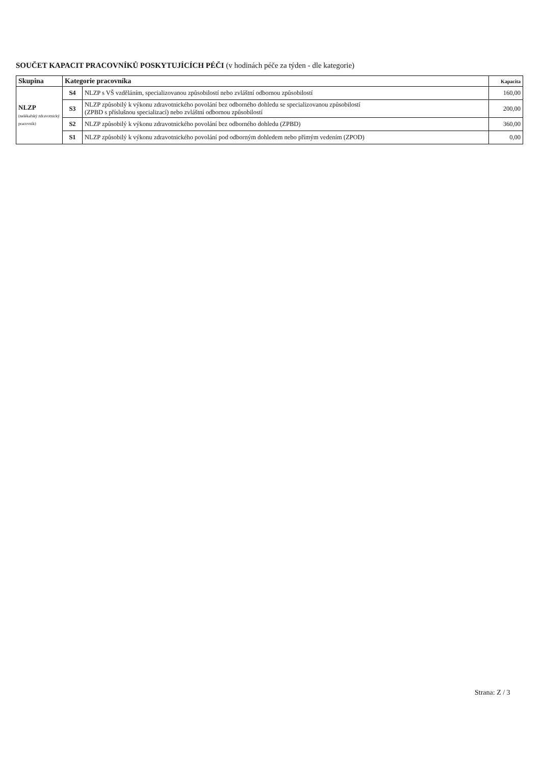SOUČET KAPACIT PRACOVNÍKŮ POSKYTUJÍCÍCH PÉČI (v hodinách péče za týden - dle kategorie)
| Skupina | Kategorie pracovníka | | Kapacita |
| --- | --- | --- | --- |
| NLZP (nelékařský zdravotnický pracovník) | S4 | NLZP s VŠ vzděláním, specializovanou způsobilostí nebo zvláštní odbornou způsobilostí | 160,00 |
| | S3 | NLZP způsobilý k výkonu zdravotnického povolání bez odborného dohledu se specializovanou způsobilostí (ZPBD s příslušnou specializací) nebo zvláštní odbornou způsobilostí | 200,00 |
| | S2 | NLZP způsobilý k výkonu zdravotnického povolání bez odborného dohledu (ZPBD) | 360,00 |
| | S1 | NLZP způsobilý k výkonu zdravotnického povolání pod odborným dohledem nebo přímým vedením (ZPOD) | 0,00 |
Strana: Z / 3